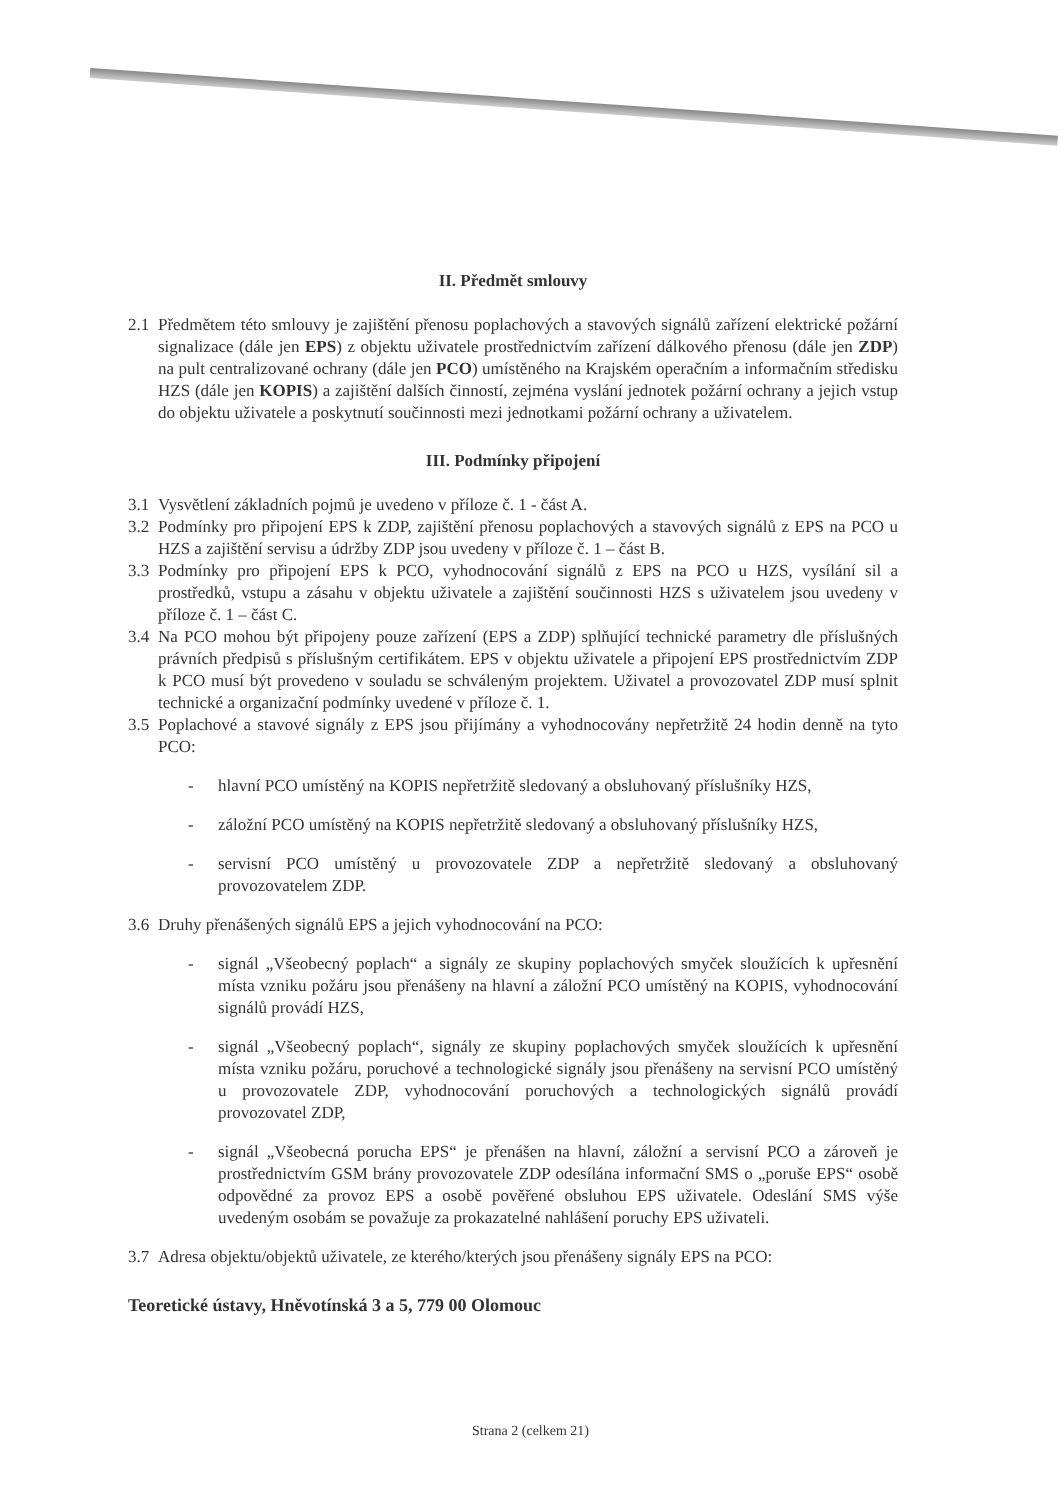II. Předmět smlouvy
2.1 Předmětem této smlouvy je zajištění přenosu poplachových a stavových signálů zařízení elektrické požární signalizace (dále jen EPS) z objektu uživatele prostřednictvím zařízení dálkového přenosu (dále jen ZDP) na pult centralizované ochrany (dále jen PCO) umístěného na Krajském operačním a informačním středisku HZS (dále jen KOPIS) a zajištění dalších činností, zejména vyslání jednotek požární ochrany a jejich vstup do objektu uživatele a poskytnutí součinnosti mezi jednotkami požární ochrany a uživatelem.
III. Podmínky připojení
3.1 Vysvětlení základních pojmů je uvedeno v příloze č. 1 - část A.
3.2 Podmínky pro připojení EPS k ZDP, zajištění přenosu poplachových a stavových signálů z EPS na PCO u HZS a zajištění servisu a údržby ZDP jsou uvedeny v příloze č. 1 – část B.
3.3 Podmínky pro připojení EPS k PCO, vyhodnocování signálů z EPS na PCO u HZS, vysílání sil a prostředků, vstupu a zásahu v objektu uživatele a zajištění součinnosti HZS s uživatelem jsou uvedeny v příloze č. 1 – část C.
3.4 Na PCO mohou být připojeny pouze zařízení (EPS a ZDP) splňující technické parametry dle příslušných právních předpisů s příslušným certifikátem. EPS v objektu uživatele a připojení EPS prostřednictvím ZDP k PCO musí být provedeno v souladu se schváleným projektem. Uživatel a provozovatel ZDP musí splnit technické a organizační podmínky uvedené v příloze č. 1.
3.5 Poplachové a stavové signály z EPS jsou přijímány a vyhodnocovány nepřetržitě 24 hodin denně na tyto PCO:
- hlavní PCO umístěný na KOPIS nepřetržitě sledovaný a obsluhovaný příslušníky HZS,
- záložní PCO umístěný na KOPIS nepřetržitě sledovaný a obsluhovaný příslušníky HZS,
- servisní PCO umístěný u provozovatele ZDP a nepřetržitě sledovaný a obsluhovaný provozovatelem ZDP.
3.6 Druhy přenášených signálů EPS a jejich vyhodnocování na PCO:
- signál „Všeobecný poplach“ a signály ze skupiny poplachových smyček sloužících k upřesnění místa vzniku požáru jsou přenášeny na hlavní a záložní PCO umístěný na KOPIS, vyhodnocování signálů provádí HZS,
- signál „Všeobecný poplach“, signály ze skupiny poplachových smyček sloužících k upřesnění místa vzniku požáru, poruchové a technologické signály jsou přenášeny na servisní PCO umístěný u provozovatele ZDP, vyhodnocování poruchových a technologických signálů provádí provozovatel ZDP,
- signál „Všeobecná porucha EPS“ je přenášen na hlavní, záložní a servisní PCO a zároveň je prostřednictvím GSM brány provozovatele ZDP odesílána informační SMS o „poruše EPS“ osobě odpovědné za provoz EPS a osobě pověřené obsluhou EPS uživatele. Odeslání SMS výše uvedeným osobám se považuje za prokazatelné nahlášení poruchy EPS uživateli.
3.7 Adresa objektu/objektů uživatele, ze kterého/kterých jsou přenášeny signály EPS na PCO:
Teoretické ústavy, Hněvotínská 3 a 5, 779 00 Olomouc
Strana 2 (celkem 21)